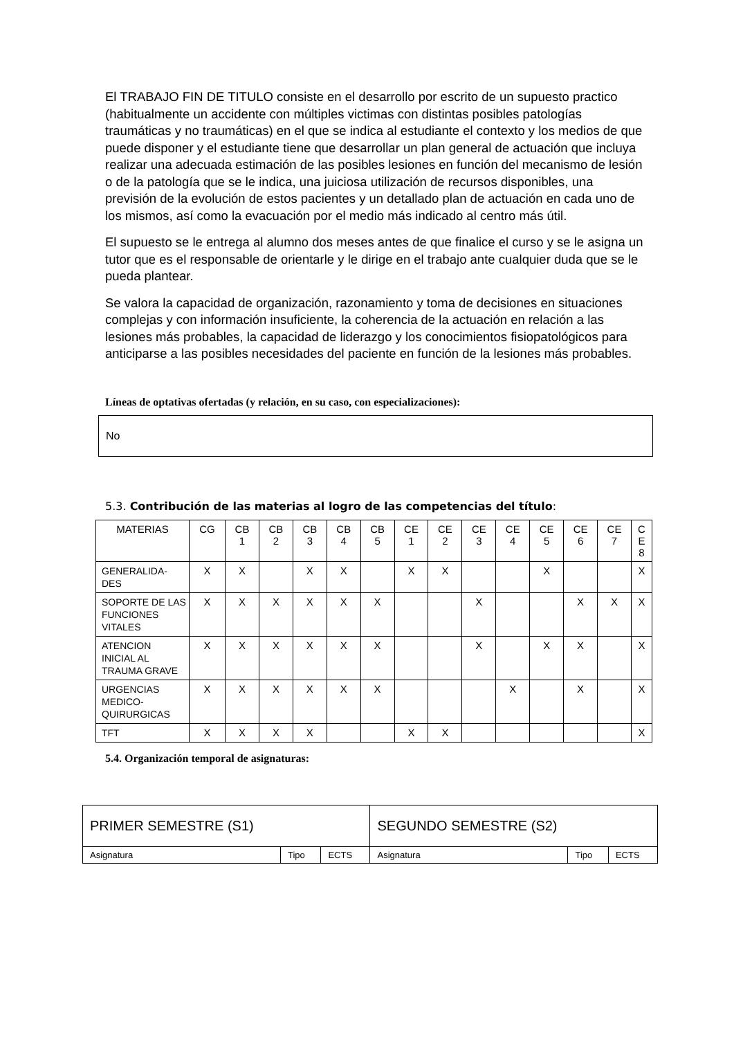El TRABAJO FIN DE TITULO consiste en el desarrollo por escrito de un supuesto practico (habitualmente un accidente con múltiples victimas con distintas posibles patologías traumáticas y no traumáticas) en el que se indica al estudiante el contexto y los medios de que puede disponer y el estudiante tiene que desarrollar un plan general de actuación que incluya realizar una adecuada estimación de las posibles lesiones en función del mecanismo de lesión o de la patología que se le indica, una juiciosa utilización de recursos disponibles, una previsión de la evolución de estos pacientes y un detallado plan de actuación en cada uno de los mismos, así como la evacuación por el medio más indicado al centro más útil.
El supuesto se le entrega al alumno dos meses antes de que finalice el curso y se le asigna un tutor que es el responsable de orientarle y le dirige en el trabajo ante cualquier duda que se le pueda plantear.
Se valora la capacidad de organización, razonamiento y toma de decisiones en situaciones complejas y con información insuficiente, la coherencia de la actuación en relación a las lesiones más probables, la capacidad de liderazgo y los conocimientos fisiopatológicos para anticiparse a las posibles necesidades del paciente en función de la lesiones más probables.
Líneas de optativas ofertadas (y relación, en su caso, con especializaciones):
No
5.3. Contribución de las materias al logro de las competencias del título:
| MATERIAS | CG | CB 1 | CB 2 | CB 3 | CB 4 | CB 5 | CE 1 | CE 2 | CE 3 | CE 4 | CE 5 | CE 6 | CE 7 | C E 8 |
| --- | --- | --- | --- | --- | --- | --- | --- | --- | --- | --- | --- | --- | --- | --- |
| GENERALIDA- DES | X | X | | X | X | | X | X | | | X | | | X |
| SOPORTE DE LAS FUNCIONES VITALES | X | X | X | X | X | X | | | X | | | X | X | X |
| ATENCION INICIAL AL TRAUMA GRAVE | X | X | X | X | X | X | | | X | | X | X | | X |
| URGENCIAS MEDICO-QUIRURGICAS | X | X | X | X | X | X | | | | X | | X | | X |
| TFT | X | X | X | X | | | X | X | | | | | | X |
5.4. Organización temporal de asignaturas:
| PRIMER SEMESTRE (S1) | | | SEGUNDO SEMESTRE (S2) | | |
| Asignatura | Tipo | ECTS | Asignatura | Tipo | ECTS |